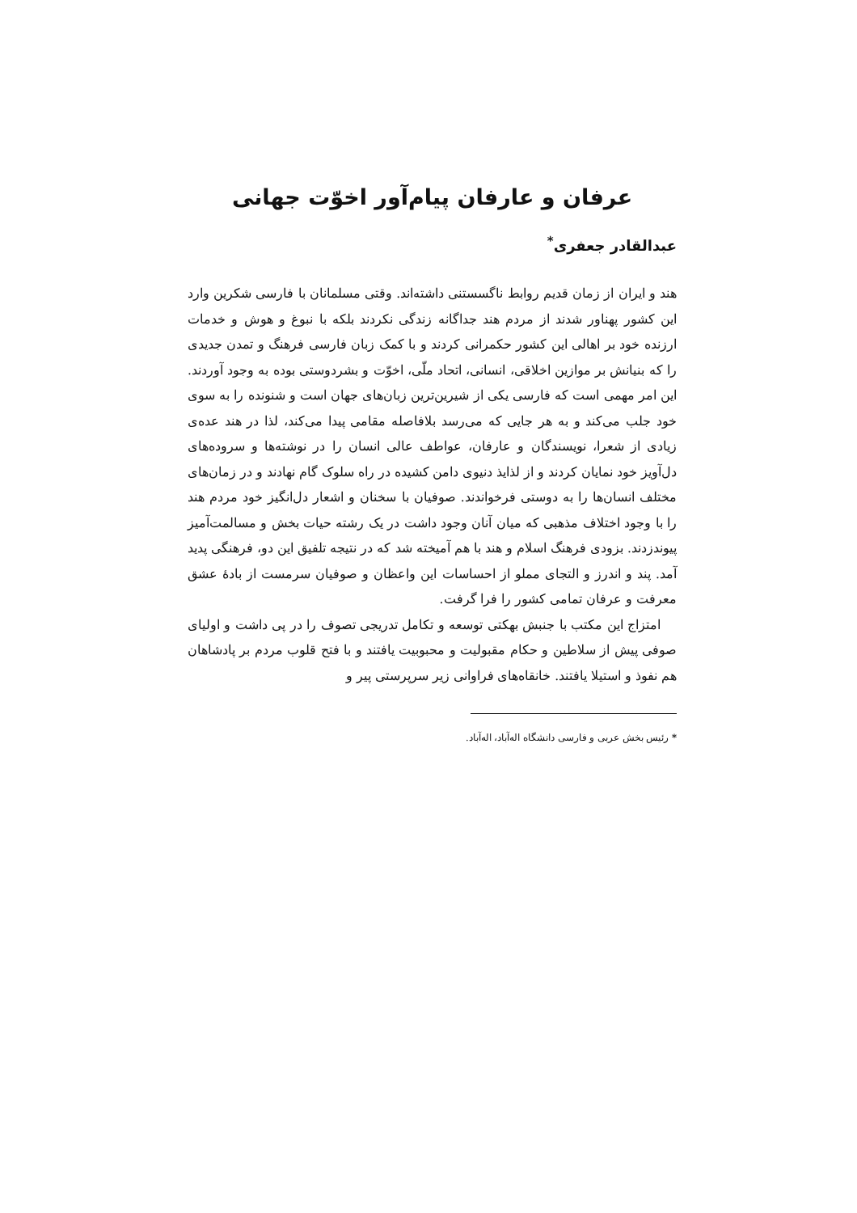عرفان و عارفان پیام‌آور اخوّت جهانی
عبدالقادر جعفری<sup>*</sup>
هند و ایران از زمان قدیم روابط ناگسستنی داشته‌اند. وقتی مسلمانان با فارسی شکرین وارد این کشور پهناور شدند از مردم هند جداگانه زندگی نکردند بلکه با نبوغ و هوش و خدمات ارزنده خود بر اهالی این کشور حکمرانی کردند و با کمک زبان فارسی فرهنگ و تمدن جدیدی را که بنیانش بر موازین اخلاقی، انسانی، اتحاد ملّی، اخوّت و بشردوستی بوده به وجود آوردند. این امر مهمی است که فارسی یکی از شیرین‌ترین زبان‌های جهان است و شنونده را به سوی خود جلب می‌کند و به هر جایی که می‌رسد بلافاصله مقامی پیدا می‌کند، لذا در هند عده‌ی زیادی از شعرا، نویسندگان و عارفان، عواطف عالی انسان را در نوشته‌ها و سروده‌های دل‌آویز خود نمایان کردند و از لذایذ دنیوی دامن کشیده در راه سلوک گام نهادند و در زمان‌های مختلف انسان‌ها را به دوستی فرخواندند. صوفیان با سخنان و اشعار دل‌انگیز خود مردم هند را با وجود اختلاف مذهبی که میان آنان وجود داشت در یک رشته حیات بخش و مسالمت‌آمیز پیوندزدند. بزودی فرهنگ اسلام و هند با هم آمیخته شد که در نتیجه تلفیق این دو، فرهنگی پدید آمد. پند و اندرز و التجای مملو از احساسات این واعظان و صوفیان سرمست از بادهٔ عشق معرفت و عرفان تمامی کشور را فرا گرفت.
امتزاج این مکتب با جنبش بهکتی توسعه و تکامل تدریجی تصوف را در پی داشت و اولیای صوفی پیش از سلاطین و حکام مقبولیت و محبوبیت یافتند و با فتح قلوب مردم بر پادشاهان هم نفوذ و استیلا یافتند. خانقاه‌های فراوانی زیر سرپرستی پیر و
* رئیس بخش عربی و فارسی دانشگاه اله‌آباد، اله‌آباد.